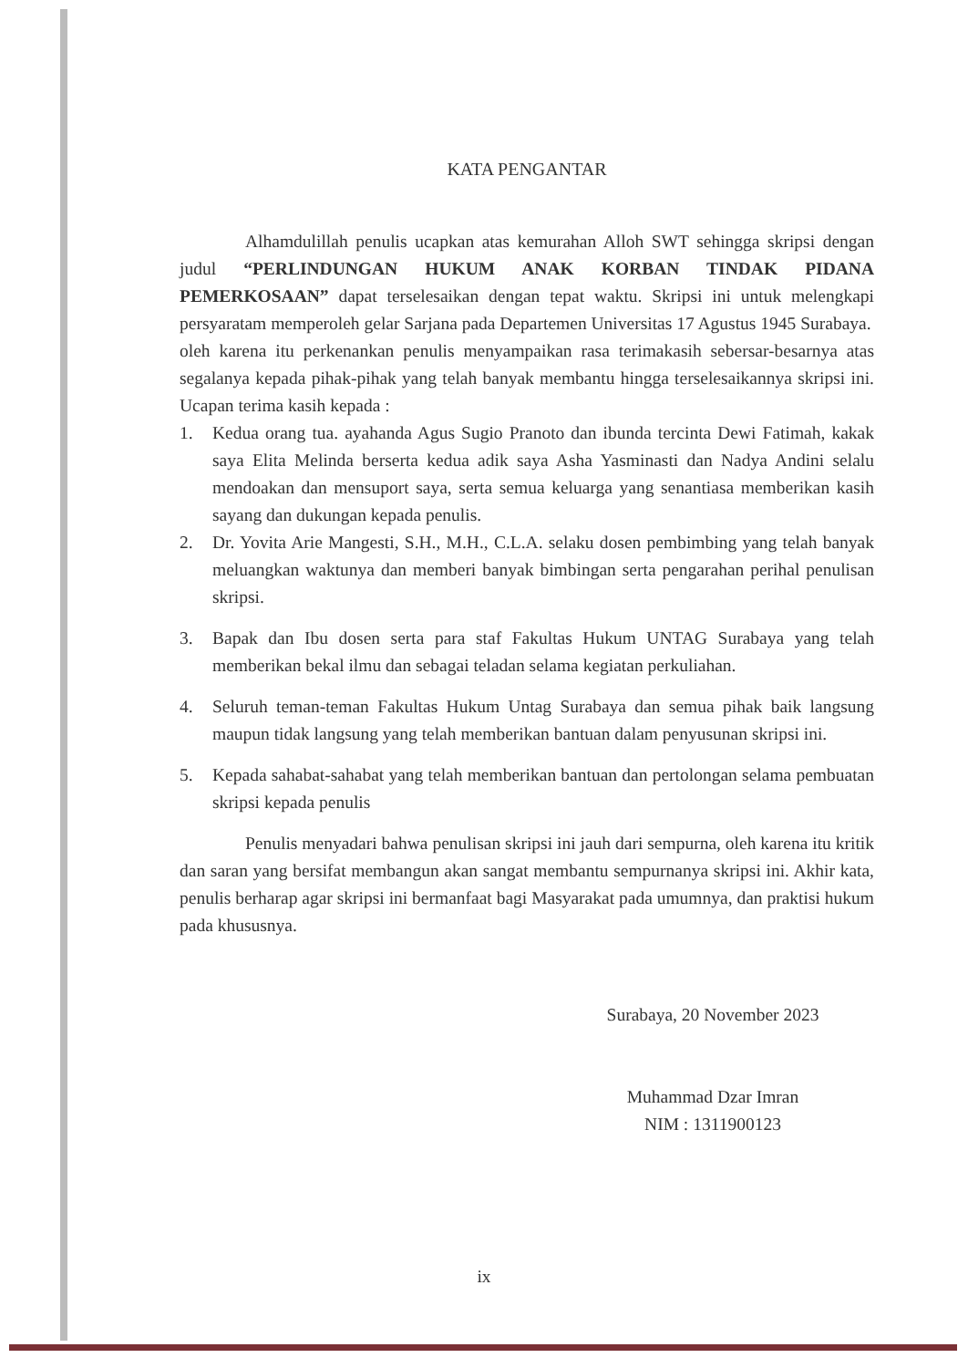KATA PENGANTAR
Alhamdulillah penulis ucapkan atas kemurahan Alloh SWT sehingga skripsi dengan judul “PERLINDUNGAN HUKUM ANAK KORBAN TINDAK PIDANA PEMERKOSAAN” dapat terselesaikan dengan tepat waktu. Skripsi ini untuk melengkapi persyaratam memperoleh gelar Sarjana pada Departemen Universitas 17 Agustus 1945 Surabaya.
oleh karena itu perkenankan penulis menyampaikan rasa terimakasih sebersar-besarnya atas segalanya kepada pihak-pihak yang telah banyak membantu hingga terselesaikannya skripsi ini. Ucapan terima kasih kepada :
1. Kedua orang tua. ayahanda Agus Sugio Pranoto dan ibunda tercinta Dewi Fatimah, kakak saya Elita Melinda berserta kedua adik saya Asha Yasminasti dan Nadya Andini selalu mendoakan dan mensuport saya, serta semua keluarga yang senantiasa memberikan kasih sayang dan dukungan kepada penulis.
2. Dr. Yovita Arie Mangesti, S.H., M.H., C.L.A. selaku dosen pembimbing yang telah banyak meluangkan waktunya dan memberi banyak bimbingan serta pengarahan perihal penulisan skripsi.
3. Bapak dan Ibu dosen serta para staf Fakultas Hukum UNTAG Surabaya yang telah memberikan bekal ilmu dan sebagai teladan selama kegiatan perkuliahan.
4. Seluruh teman-teman Fakultas Hukum Untag Surabaya dan semua pihak baik langsung maupun tidak langsung yang telah memberikan bantuan dalam penyusunan skripsi ini.
5. Kepada sahabat-sahabat yang telah memberikan bantuan dan pertolongan selama pembuatan skripsi kepada penulis
Penulis menyadari bahwa penulisan skripsi ini jauh dari sempurna, oleh karena itu kritik dan saran yang bersifat membangun akan sangat membantu sempurnanya skripsi ini. Akhir kata, penulis berharap agar skripsi ini bermanfaat bagi Masyarakat pada umumnya, dan praktisi hukum pada khususnya.
Surabaya, 20 November 2023
Muhammad Dzar Imran
NIM : 1311900123
ix